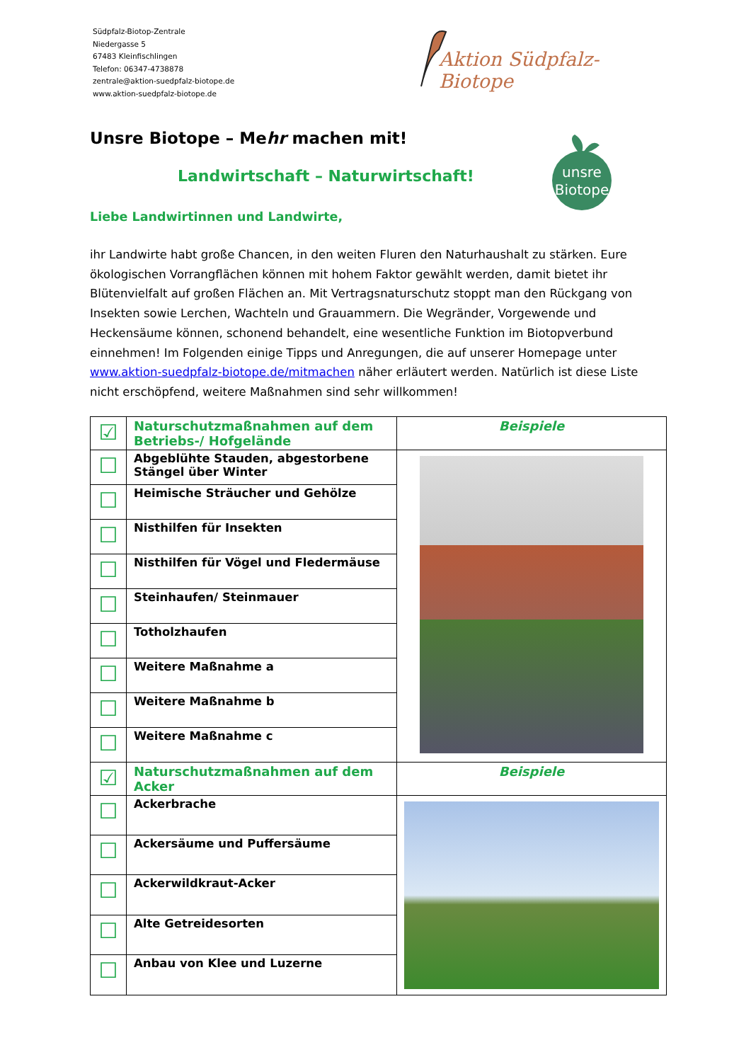Südpfalz-Biotop-Zentrale
Niedergasse 5
67483 Kleinfischlingen
Telefon: 06347-4738878
zentrale@aktion-suedpfalz-biotope.de
www.aktion-suedpfalz-biotope.de
Aktion Südpfalz-Biotope
unsre
Biotope
Unsre Biotope – Mehr machen mit!
Landwirtschaft – Naturwirtschaft!
Liebe Landwirtinnen und Landwirte,
ihr Landwirte habt große Chancen, in den weiten Fluren den Naturhaushalt zu stärken. Eure ökologischen Vorrangflächen können mit hohem Faktor gewählt werden, damit bietet ihr Blütenvielfalt auf großen Flächen an. Mit Vertragsnaturschutz stoppt man den Rückgang von Insekten sowie Lerchen, Wachteln und Grauammern. Die Wegränder, Vorgewende und Heckensäume können, schonend behandelt, eine wesentliche Funktion im Biotopverbund einnehmen! Im Folgenden einige Tipps und Anregungen, die auf unserer Homepage unter www.aktion-suedpfalz-biotope.de/mitmachen näher erläutert werden. Natürlich ist diese Liste nicht erschöpfend, weitere Maßnahmen sind sehr willkommen!
| ☑ | Naturschutzmaßnahmen auf dem Betriebs-/ Hofgelände | Beispiele |
| ☐ | Abgeblühte Stauden, abgestorbene Stängel über Winter | |
| ☐ | Heimische Sträucher und Gehölze | |
| ☐ | Nisthilfen für Insekten | |
| ☐ | Nisthilfen für Vögel und Fledermäuse | |
| ☐ | Steinhaufen/ Steinmauer | |
| ☐ | Totholzhaufen | |
| ☐ | Weitere Maßnahme a | |
| ☐ | Weitere Maßnahme b | |
| ☐ | Weitere Maßnahme c | |
| ☑ | Naturschutzmaßnahmen auf dem Acker | Beispiele |
| ☐ | Ackerbrache | |
| ☐ | Ackersäume und Puffersäume | |
| ☐ | Ackerwildkraut-Acker | |
| ☐ | Alte Getreidesorten | |
| ☐ | Anbau von Klee und Luzerne | |